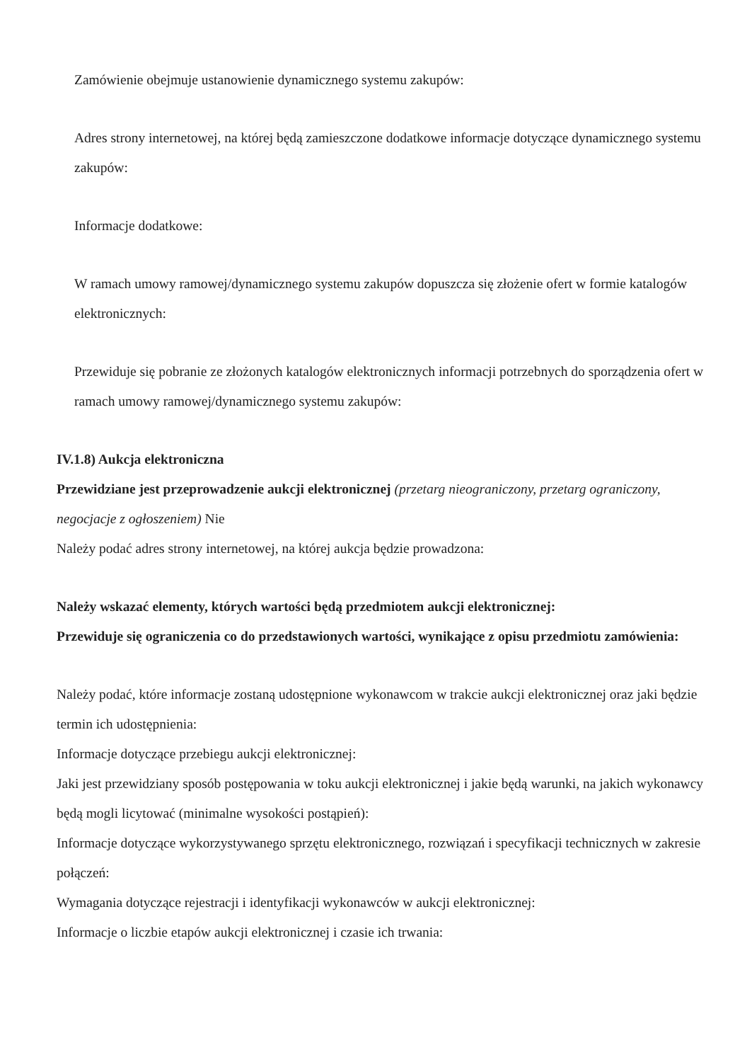Zamówienie obejmuje ustanowienie dynamicznego systemu zakupów:
Adres strony internetowej, na której będą zamieszczone dodatkowe informacje dotyczące dynamicznego systemu zakupów:
Informacje dodatkowe:
W ramach umowy ramowej/dynamicznego systemu zakupów dopuszcza się złożenie ofert w formie katalogów elektronicznych:
Przewiduje się pobranie ze złożonych katalogów elektronicznych informacji potrzebnych do sporządzenia ofert w ramach umowy ramowej/dynamicznego systemu zakupów:
IV.1.8) Aukcja elektroniczna
Przewidziane jest przeprowadzenie aukcji elektronicznej (przetarg nieograniczony, przetarg ograniczony, negocjacje z ogłoszeniem) Nie
Należy podać adres strony internetowej, na której aukcja będzie prowadzona:
Należy wskazać elementy, których wartości będą przedmiotem aukcji elektronicznej:
Przewiduje się ograniczenia co do przedstawionych wartości, wynikające z opisu przedmiotu zamówienia:
Należy podać, które informacje zostaną udostępnione wykonawcom w trakcie aukcji elektronicznej oraz jaki będzie termin ich udostępnienia:
Informacje dotyczące przebiegu aukcji elektronicznej:
Jaki jest przewidziany sposób postępowania w toku aukcji elektronicznej i jakie będą warunki, na jakich wykonawcy będą mogli licytować (minimalne wysokości postąpień):
Informacje dotyczące wykorzystywanego sprzętu elektronicznego, rozwiązań i specyfikacji technicznych w zakresie połączeń:
Wymagania dotyczące rejestracji i identyfikacji wykonawców w aukcji elektronicznej:
Informacje o liczbie etapów aukcji elektronicznej i czasie ich trwania: